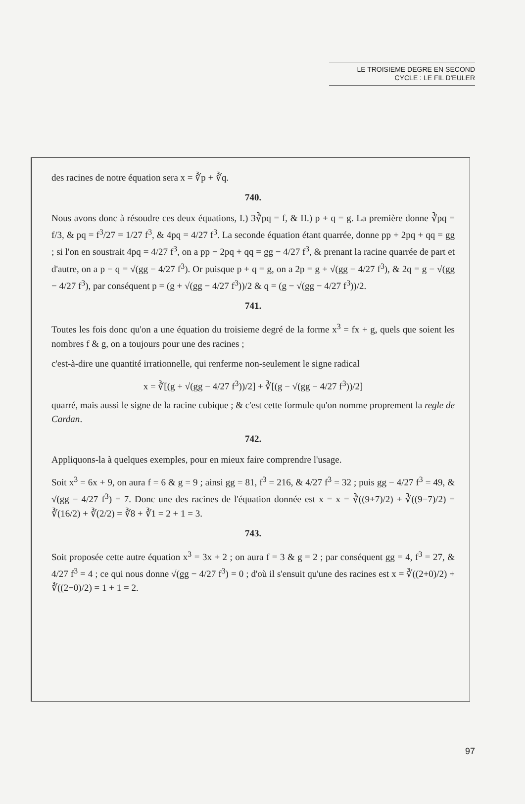LE TROISIEME DEGRE EN SECOND
CYCLE : LE FIL D'EULER
des racines de notre équation sera x = ∛p + ∛q.
740.
Nous avons donc à résoudre ces deux équations, I.) 3∛pq = f, & II.) p + q = g. La première donne ∛pq = f/3, & pq = f<sup>3</sup>/27 = 1/27 f<sup>3</sup>, & 4pq = 4/27 f<sup>3</sup>. La seconde équation étant quarrée, donne pp + 2pq + qq = gg ; si l'on en soustrait 4pq = 4/27 f<sup>3</sup>, on a pp − 2pq + qq = gg − 4/27 f<sup>3</sup>, & prenant la racine quarrée de part et d'autre, on a p − q = √(gg − 4/27 f<sup>3</sup>). Or puisque p + q = g, on a 2p = g + √(gg − 4/27 f<sup>3</sup>), & 2q = g − √(gg − 4/27 f<sup>3</sup>), par conséquent p = (g + √(gg − 4/27 f<sup>3</sup>))/2 & q = (g − √(gg − 4/27 f<sup>3</sup>))/2.
741.
Toutes les fois donc qu'on a une équation du troisieme degré de la forme x<sup>3</sup> = fx + g, quels que soient les nombres f & g, on a toujours pour une des racines ;
c'est-à-dire une quantité irrationnelle, qui renferme non-seulement le signe radical
x = ∛[(g + √(gg − 4/27 f<sup>3</sup>))/2] + ∛[(g − √(gg − 4/27 f<sup>3</sup>))/2]
quarré, mais aussi le signe de la racine cubique ; & c'est cette formule qu'on nomme proprement la regle de Cardan.
742.
Appliquons-la à quelques exemples, pour en mieux faire comprendre l'usage.
Soit x<sup>3</sup> = 6x + 9, on aura f = 6 & g = 9 ; ainsi gg = 81, f<sup>3</sup> = 216, & 4/27 f<sup>3</sup> = 32 ; puis gg − 4/27 f<sup>3</sup> = 49, & √(gg − 4/27 f<sup>3</sup>) = 7. Donc une des racines de l'équation donnée est x = x = ∛((9+7)/2) + ∛((9−7)/2) = ∛(16/2) + ∛(2/2) = ∛8 + ∛1 = 2 + 1 = 3.
743.
Soit proposée cette autre équation x<sup>3</sup> = 3x + 2 ; on aura f = 3 & g = 2 ; par conséquent gg = 4, f<sup>3</sup> = 27, & 4/27 f<sup>3</sup> = 4 ; ce qui nous donne √(gg − 4/27 f<sup>3</sup>) = 0 ; d'où il s'ensuit qu'une des racines est x = ∛((2+0)/2) + ∛((2−0)/2) = 1 + 1 = 2.
97